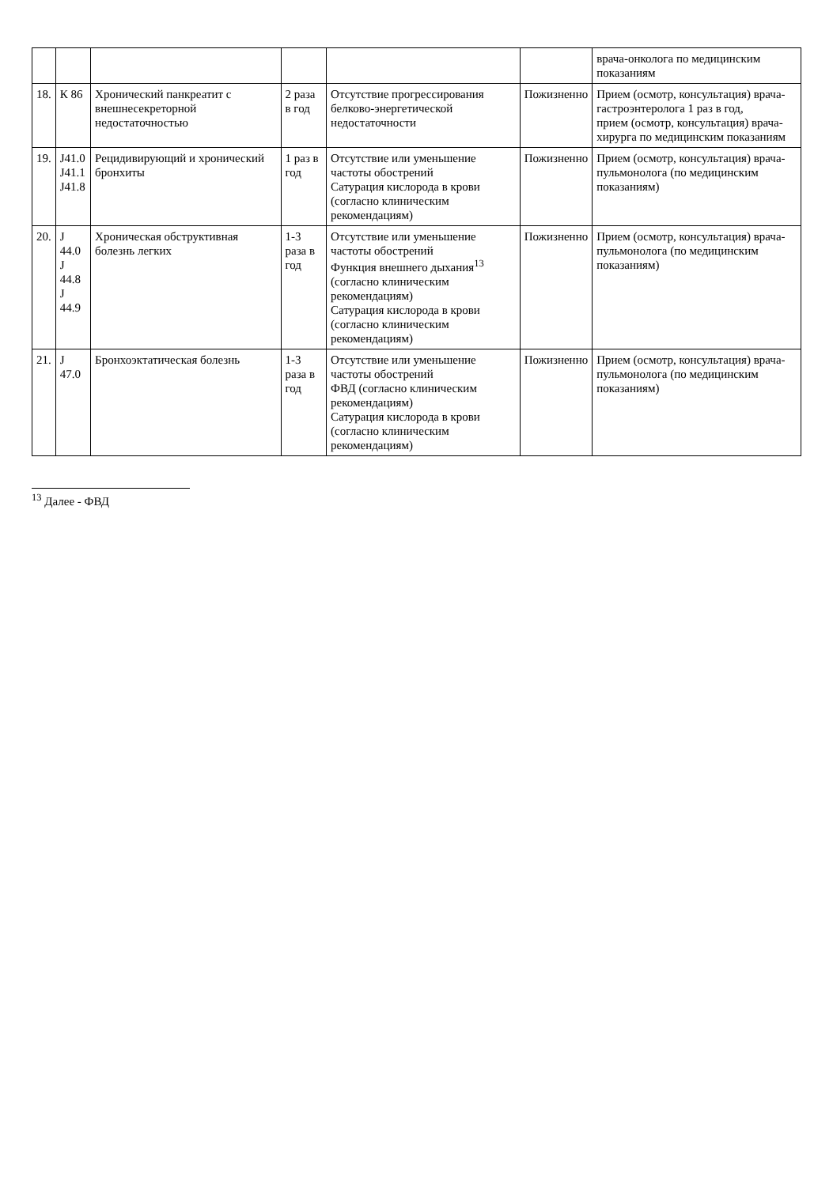| | | | | | | врача-онколога по медицинским показаниям |
| 18. | К 86 | Хронический панкреатит с внешнесекреторной недостаточностью | 2 раза в год | Отсутствие прогрессирования белково-энергетической недостаточности | Пожизненно | Прием (осмотр, консультация) врача-гастроэнтеролога 1 раз в год, прием (осмотр, консультация) врача-хирурга по медицинским показаниям |
| 19. | J41.0 J41.1 J41.8 | Рецидивирующий и хронический бронхиты | 1 раз в год | Отсутствие или уменьшение частоты обострений Сатурация кислорода в крови (согласно клиническим рекомендациям) | Пожизненно | Прием (осмотр, консультация) врача-пульмонолога (по медицинским показаниям) |
| 20. | J 44.0 J 44.8 J 44.9 | Хроническая обструктивная болезнь легких | 1-3 раза в год | Отсутствие или уменьшение частоты обострений Функция внешнего дыхания<sup>13</sup> (согласно клиническим рекомендациям) Сатурация кислорода в крови (согласно клиническим рекомендациям) | Пожизненно | Прием (осмотр, консультация) врача- пульмонолога (по медицинским показаниям) |
| 21. | J 47.0 | Бронхоэктатическая болезнь | 1-3 раза в год | Отсутствие или уменьшение частоты обострений ФВД (согласно клиническим рекомендациям) Сатурация кислорода в крови (согласно клиническим рекомендациям) | Пожизненно | Прием (осмотр, консультация) врача-пульмонолога (по медицинским показаниям) |
<sup>13</sup> Далее - ФВД